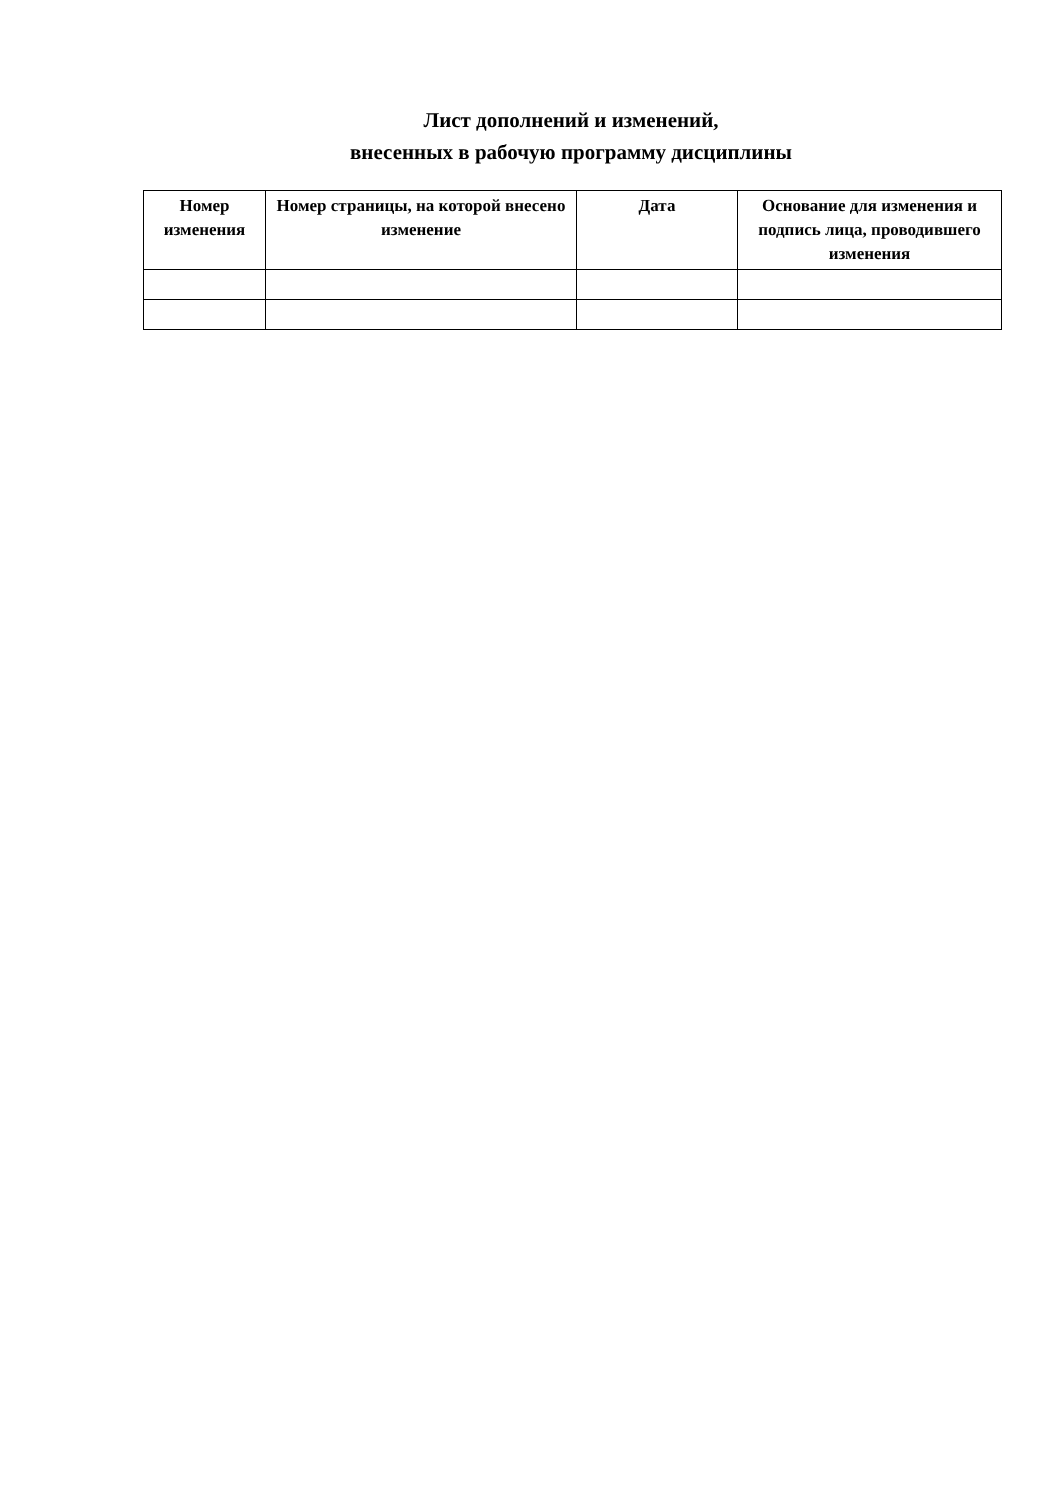Лист дополнений и изменений,
внесенных в рабочую программу дисциплины
| Номер изменения | Номер страницы, на которой внесено изменение | Дата | Основание для изменения и подпись лица, проводившего изменения |
| --- | --- | --- | --- |